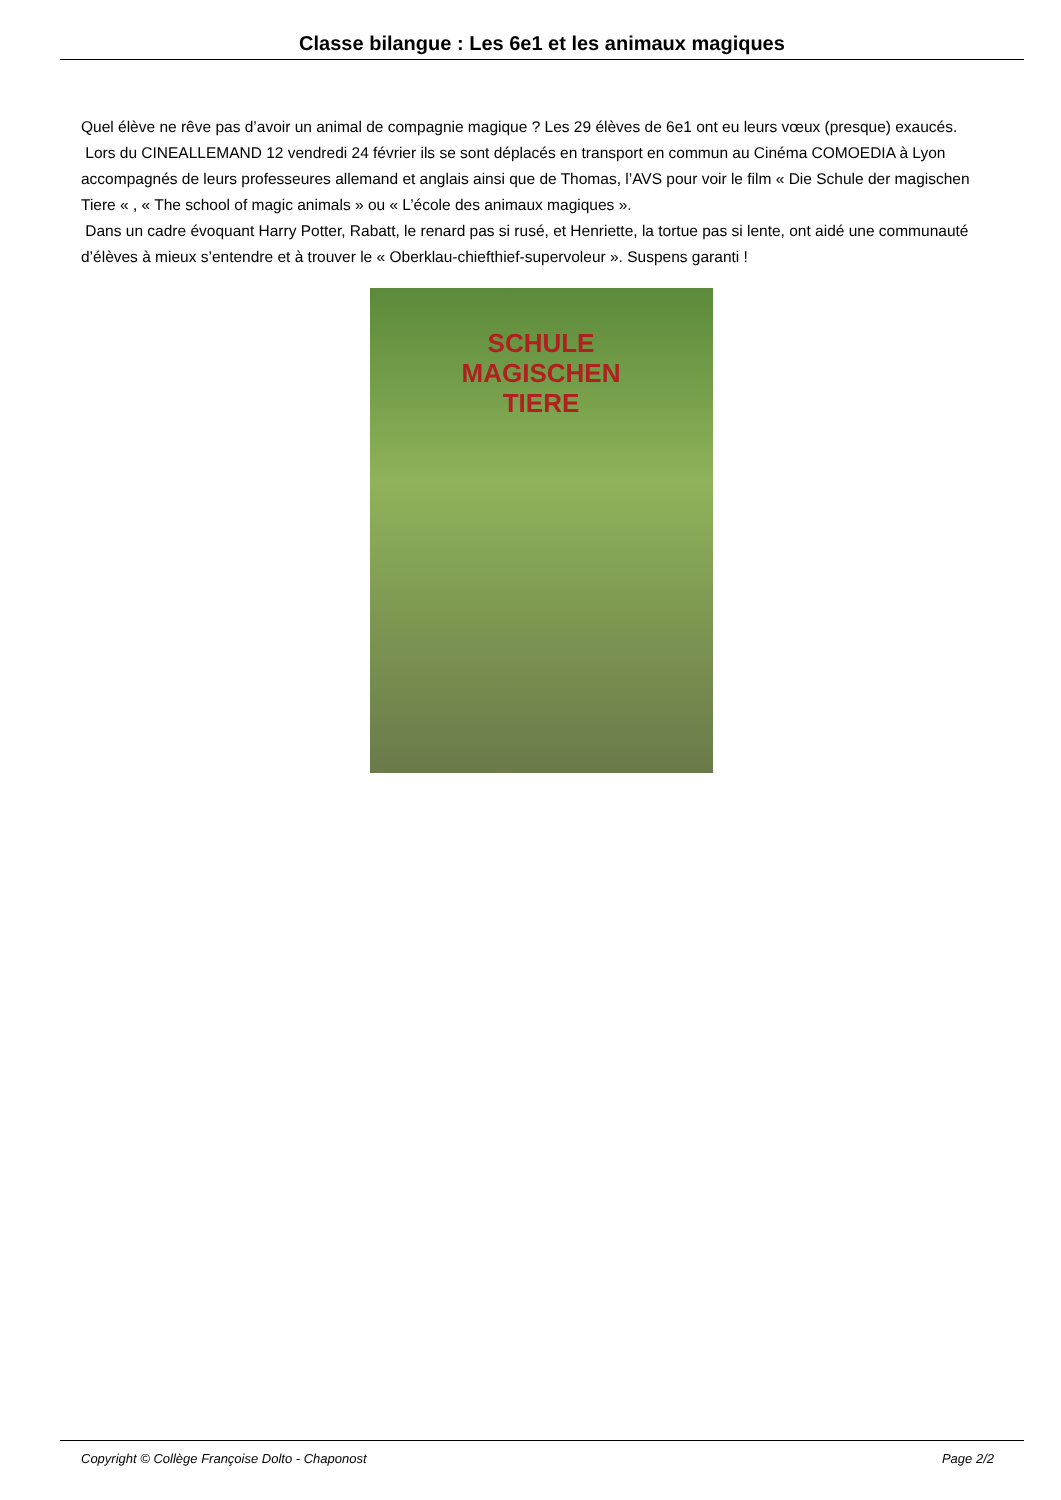Classe bilangue : Les 6e1 et les animaux magiques
Quel élève ne rêve pas d’avoir un animal de compagnie magique ? Les 29 élèves de 6e1 ont eu leurs vœux (presque) exaucés.
Lors du CINEALLEMAND 12 vendredi 24 février ils se sont déplacés en transport en commun au Cinéma COMOEDIA à Lyon accompagnés de leurs professeures allemand et anglais ainsi que de Thomas, l’AVS pour voir le film « Die Schule der magischen Tiere « , « The school of magic animals » ou « L’école des animaux magiques ».
Dans un cadre évoquant Harry Potter, Rabatt, le renard pas si rusé, et Henriette, la tortue pas si lente, ont aidé une communauté d’élèves à mieux s’entendre et à trouver le « Oberklau-chiefthief-supervoleur ». Suspens garanti !
SCHULE
MAGISCHEN
TIERE
Copyright © Collège Françoise Dolto - Chaponost Page 2/2